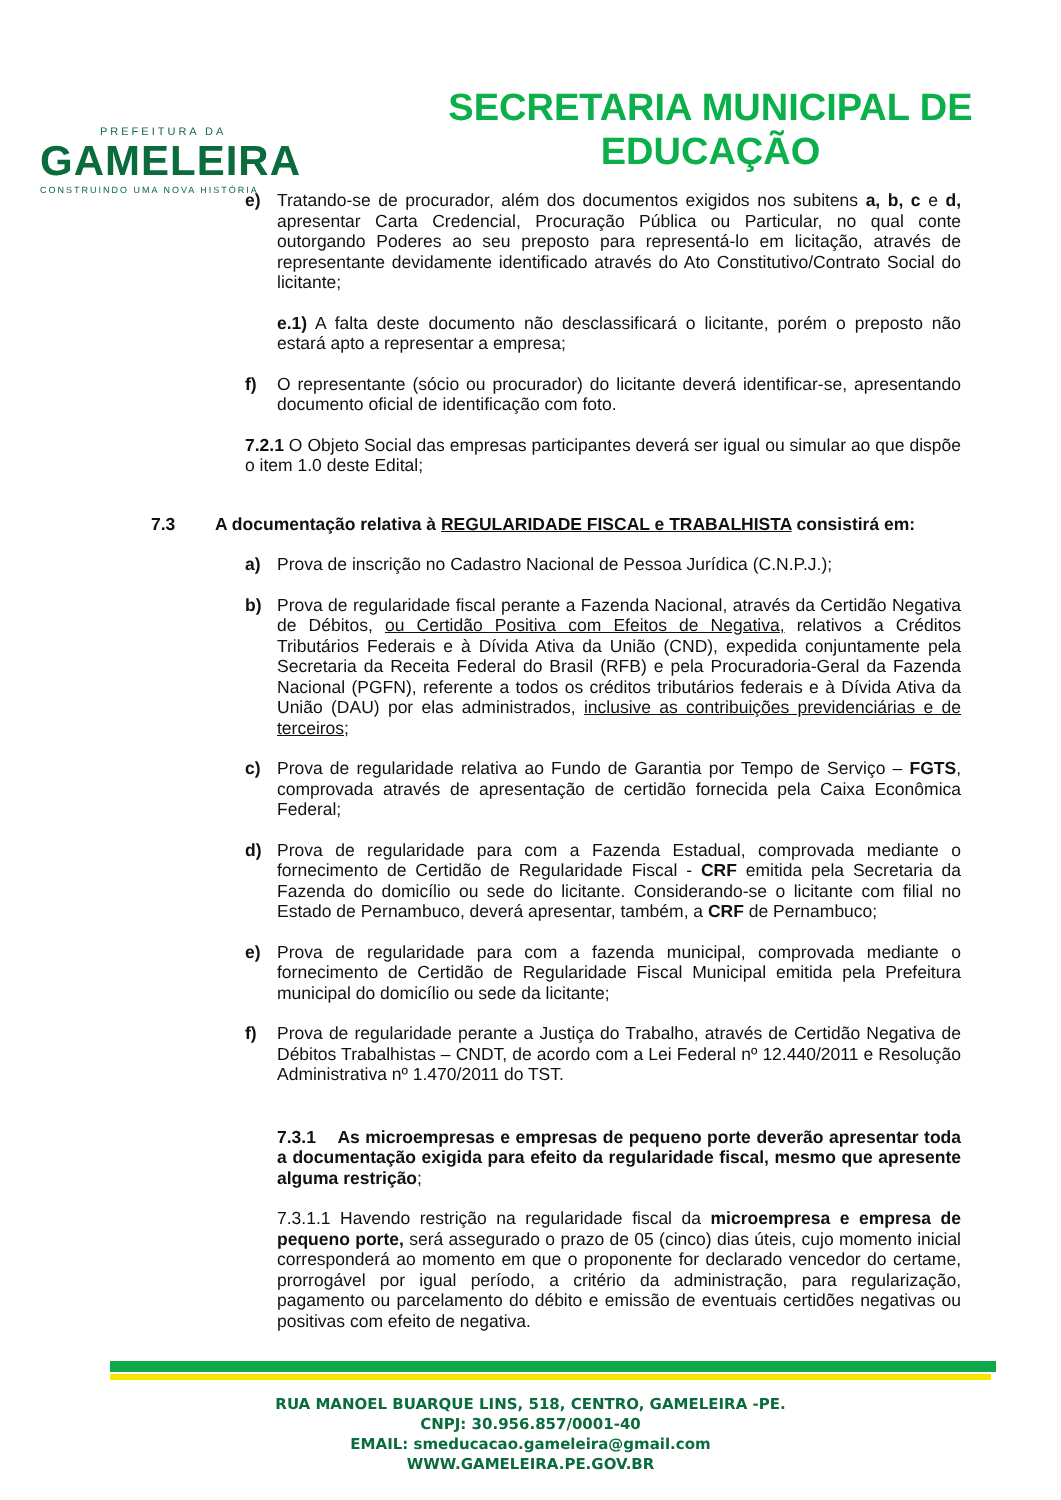PREFEITURA DA
GAMELEIRA
CONSTRUINDO UMA NOVA HISTÓRIA
SECRETARIA MUNICIPAL DE
EDUCAÇÃO
e) Tratando-se de procurador, além dos documentos exigidos nos subitens a, b, c e d, apresentar Carta Credencial, Procuração Pública ou Particular, no qual conte outorgando Poderes ao seu preposto para representá-lo em licitação, através de representante devidamente identificado através do Ato Constitutivo/Contrato Social do licitante;
e.1) A falta deste documento não desclassificará o licitante, porém o preposto não estará apto a representar a empresa;
f) O representante (sócio ou procurador) do licitante deverá identificar-se, apresentando documento oficial de identificação com foto.
7.2.1 O Objeto Social das empresas participantes deverá ser igual ou simular ao que dispõe o item 1.0 deste Edital;
7.3 A documentação relativa à REGULARIDADE FISCAL e TRABALHISTA consistirá em:
a) Prova de inscrição no Cadastro Nacional de Pessoa Jurídica (C.N.P.J.);
b) Prova de regularidade fiscal perante a Fazenda Nacional, através da Certidão Negativa de Débitos, ou Certidão Positiva com Efeitos de Negativa, relativos a Créditos Tributários Federais e à Dívida Ativa da União (CND), expedida conjuntamente pela Secretaria da Receita Federal do Brasil (RFB) e pela Procuradoria-Geral da Fazenda Nacional (PGFN), referente a todos os créditos tributários federais e à Dívida Ativa da União (DAU) por elas administrados, inclusive as contribuições previdenciárias e de terceiros;
c) Prova de regularidade relativa ao Fundo de Garantia por Tempo de Serviço – FGTS, comprovada através de apresentação de certidão fornecida pela Caixa Econômica Federal;
d) Prova de regularidade para com a Fazenda Estadual, comprovada mediante o fornecimento de Certidão de Regularidade Fiscal - CRF emitida pela Secretaria da Fazenda do domicílio ou sede do licitante. Considerando-se o licitante com filial no Estado de Pernambuco, deverá apresentar, também, a CRF de Pernambuco;
e) Prova de regularidade para com a fazenda municipal, comprovada mediante o fornecimento de Certidão de Regularidade Fiscal Municipal emitida pela Prefeitura municipal do domicílio ou sede da licitante;
f) Prova de regularidade perante a Justiça do Trabalho, através de Certidão Negativa de Débitos Trabalhistas – CNDT, de acordo com a Lei Federal nº 12.440/2011 e Resolução Administrativa nº 1.470/2011 do TST.
7.3.1 As microempresas e empresas de pequeno porte deverão apresentar toda a documentação exigida para efeito da regularidade fiscal, mesmo que apresente alguma restrição;
7.3.1.1 Havendo restrição na regularidade fiscal da microempresa e empresa de pequeno porte, será assegurado o prazo de 05 (cinco) dias úteis, cujo momento inicial corresponderá ao momento em que o proponente for declarado vencedor do certame, prorrogável por igual período, a critério da administração, para regularização, pagamento ou parcelamento do débito e emissão de eventuais certidões negativas ou positivas com efeito de negativa.
RUA MANOEL BUARQUE LINS, 518, CENTRO, GAMELEIRA -PE.
CNPJ: 30.956.857/0001-40
EMAIL: smeducacao.gameleira@gmail.com
WWW.GAMELEIRA.PE.GOV.BR